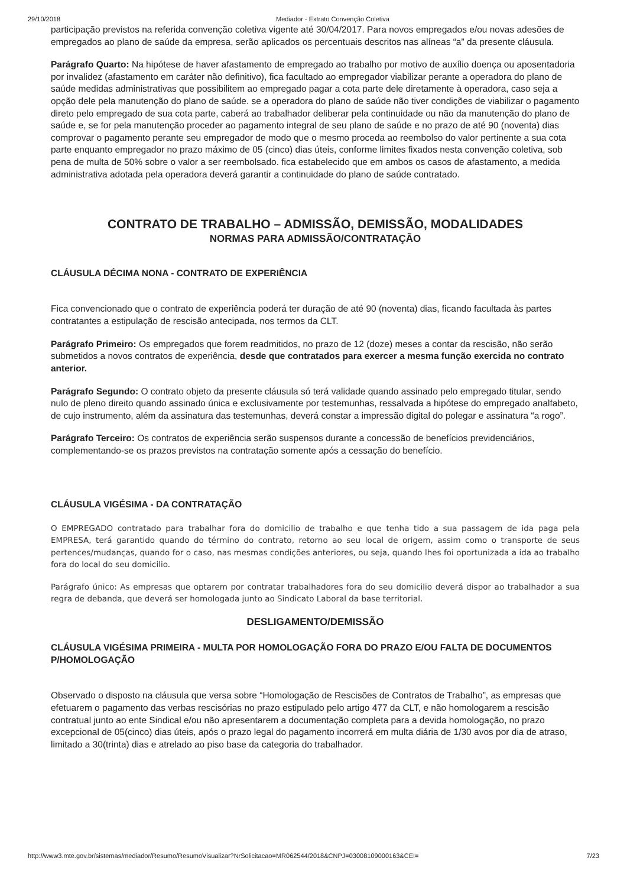29/10/2018 Mediador - Extrato Convenção Coletiva
participação previstos na referida convenção coletiva vigente até 30/04/2017. Para novos empregados e/ou novas adesões de empregados ao plano de saúde da empresa, serão aplicados os percentuais descritos nas alíneas “a” da presente cláusula.
Parágrafo Quarto: Na hipótese de haver afastamento de empregado ao trabalho por motivo de auxílio doença ou aposentadoria por invalidez (afastamento em caráter não definitivo), fica facultado ao empregador viabilizar perante a operadora do plano de saúde medidas administrativas que possibilitem ao empregado pagar a cota parte dele diretamente à operadora, caso seja a opção dele pela manutenção do plano de saúde. se a operadora do plano de saúde não tiver condições de viabilizar o pagamento direto pelo empregado de sua cota parte, caberá ao trabalhador deliberar pela continuidade ou não da manutenção do plano de saúde e, se for pela manutenção proceder ao pagamento integral de seu plano de saúde e no prazo de até 90 (noventa) dias comprovar o pagamento perante seu empregador de modo que o mesmo proceda ao reembolso do valor pertinente a sua cota parte enquanto empregador no prazo máximo de 05 (cinco) dias úteis, conforme limites fixados nesta convenção coletiva, sob pena de multa de 50% sobre o valor a ser reembolsado. fica estabelecido que em ambos os casos de afastamento, a medida administrativa adotada pela operadora deverá garantir a continuidade do plano de saúde contratado.
CONTRATO DE TRABALHO – ADMISSÃO, DEMISSÃO, MODALIDADES
NORMAS PARA ADMISSÃO/CONTRATAÇÃO
CLÁUSULA DÉCIMA NONA - CONTRATO DE EXPERIÊNCIA
Fica convencionado que o contrato de experiência poderá ter duração de até 90 (noventa) dias, ficando facultada às partes contratantes a estipulação de rescisão antecipada, nos termos da CLT.
Parágrafo Primeiro: Os empregados que forem readmitidos, no prazo de 12 (doze) meses a contar da rescisão, não serão submetidos a novos contratos de experiência, desde que contratados para exercer a mesma função exercida no contrato anterior.
Parágrafo Segundo: O contrato objeto da presente cláusula só terá validade quando assinado pelo empregado titular, sendo nulo de pleno direito quando assinado única e exclusivamente por testemunhas, ressalvada a hipótese do empregado analfabeto, de cujo instrumento, além da assinatura das testemunhas, deverá constar a impressão digital do polegar e assinatura “a rogo”.
Parágrafo Terceiro: Os contratos de experiência serão suspensos durante a concessão de benefícios previdenciários, complementando-se os prazos previstos na contratação somente após a cessação do benefício.
CLÁUSULA VIGÉSIMA - DA CONTRATAÇÃO
O EMPREGADO contratado para trabalhar fora do domicilio de trabalho e que tenha tido a sua passagem de ida paga pela EMPRESA, terá garantido quando do término do contrato, retorno ao seu local de origem, assim como o transporte de seus pertences/mudanças, quando for o caso, nas mesmas condições anteriores, ou seja, quando lhes foi oportunizada a ida ao trabalho fora do local do seu domicilio.
Parágrafo único: As empresas que optarem por contratar trabalhadores fora do seu domicilio deverá dispor ao trabalhador a sua regra de debanda, que deverá ser homologada junto ao Sindicato Laboral da base territorial.
DESLIGAMENTO/DEMISSÃO
CLÁUSULA VIGÉSIMA PRIMEIRA - MULTA POR HOMOLOGAÇÃO FORA DO PRAZO E/OU FALTA DE DOCUMENTOS P/HOMOLOGAÇÃO
Observado o disposto na cláusula que versa sobre “Homologação de Rescisões de Contratos de Trabalho”, as empresas que efetuarem o pagamento das verbas rescisórias no prazo estipulado pelo artigo 477 da CLT, e não homologarem a rescisão contratual junto ao ente Sindical e/ou não apresentarem a documentação completa para a devida homologação, no prazo excepcional de 05(cinco) dias úteis, após o prazo legal do pagamento incorrerá em multa diária de 1/30 avos por dia de atraso, limitado a 30(trinta) dias e atrelado ao piso base da categoria do trabalhador.
http://www3.mte.gov.br/sistemas/mediador/Resumo/ResumoVisualizar?NrSolicitacao=MR062544/2018&CNPJ=03008109000163&CEI= 7/23